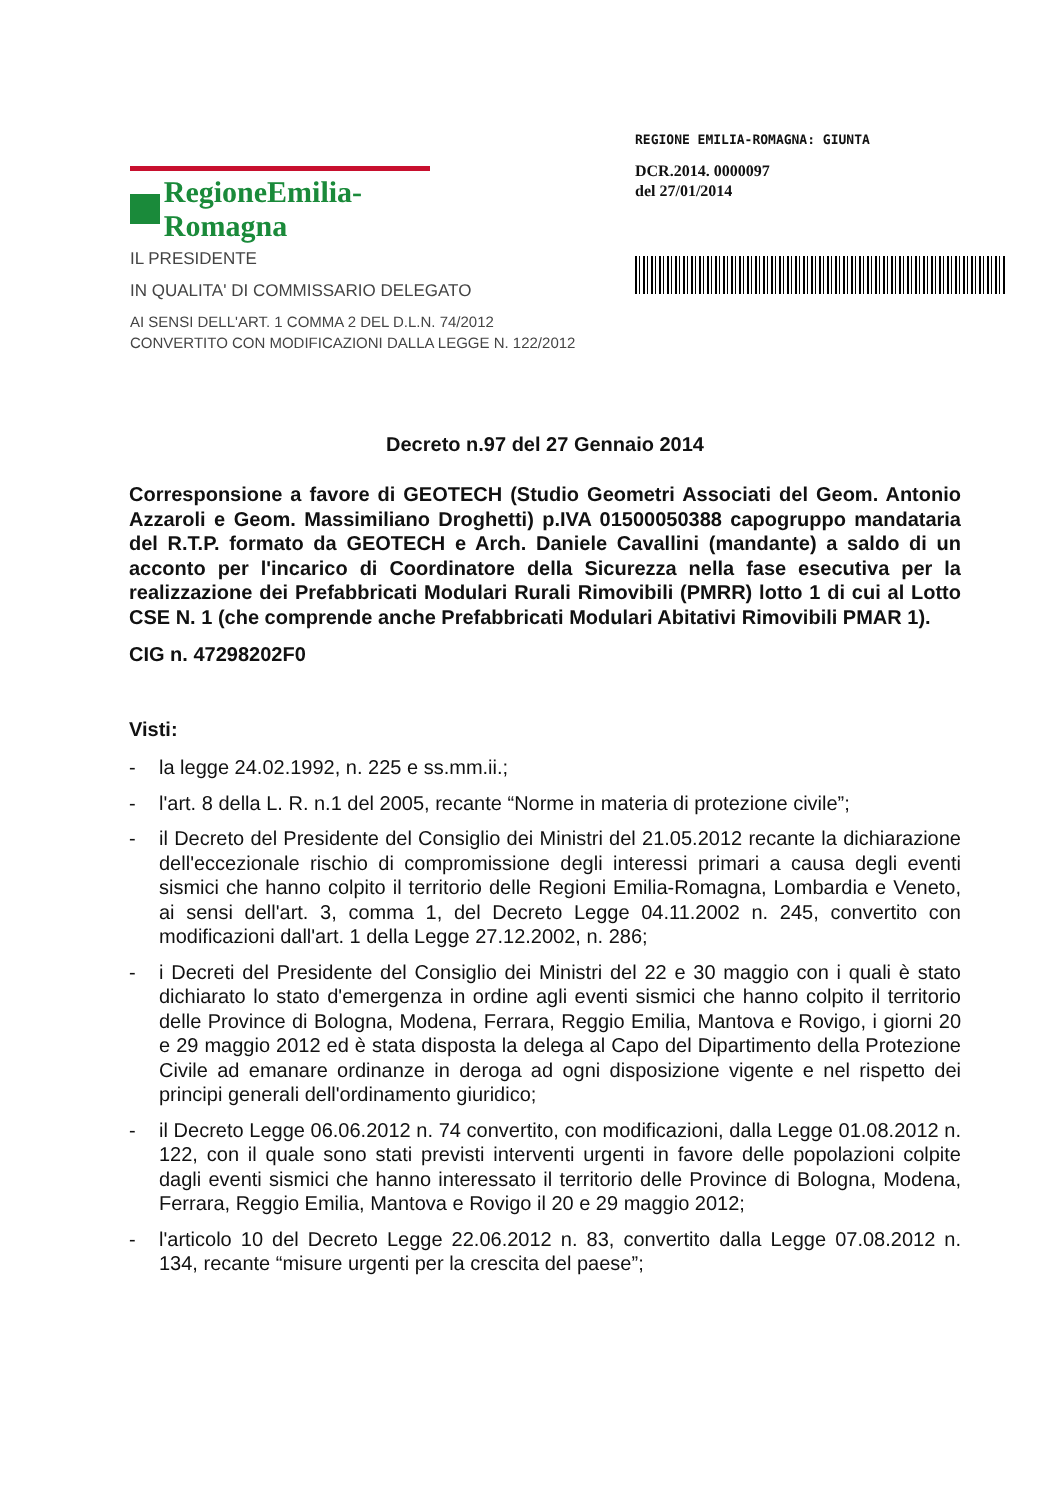RegioneEmilia-Romagna
IL PRESIDENTE
IN QUALITA' DI COMMISSARIO DELEGATO
AI SENSI DELL'ART. 1 COMMA 2 DEL D.L.N. 74/2012
CONVERTITO CON MODIFICAZIONI DALLA LEGGE N. 122/2012
REGIONE EMILIA-ROMAGNA: GIUNTA
DCR.2014. 0000097
del 27/01/2014
Decreto n.97 del 27 Gennaio 2014
Corresponsione a favore di GEOTECH (Studio Geometri Associati del Geom. Antonio Azzaroli e Geom. Massimiliano Droghetti) p.IVA 01500050388 capogruppo mandataria del R.T.P. formato da GEOTECH e Arch. Daniele Cavallini (mandante) a saldo di un acconto per l'incarico di Coordinatore della Sicurezza nella fase esecutiva per la realizzazione dei Prefabbricati Modulari Rurali Rimovibili (PMRR) lotto 1 di cui al Lotto CSE N. 1 (che comprende anche Prefabbricati Modulari Abitativi Rimovibili PMAR 1).
CIG n. 47298202F0
Visti:
- la legge 24.02.1992, n. 225 e ss.mm.ii.;
- l'art. 8 della L. R. n.1 del 2005, recante “Norme in materia di protezione civile”;
- il Decreto del Presidente del Consiglio dei Ministri del 21.05.2012 recante la dichiarazione dell'eccezionale rischio di compromissione degli interessi primari a causa degli eventi sismici che hanno colpito il territorio delle Regioni Emilia-Romagna, Lombardia e Veneto, ai sensi dell'art. 3, comma 1, del Decreto Legge 04.11.2002 n. 245, convertito con modificazioni dall'art. 1 della Legge 27.12.2002, n. 286;
- i Decreti del Presidente del Consiglio dei Ministri del 22 e 30 maggio con i quali è stato dichiarato lo stato d'emergenza in ordine agli eventi sismici che hanno colpito il territorio delle Province di Bologna, Modena, Ferrara, Reggio Emilia, Mantova e Rovigo, i giorni 20 e 29 maggio 2012 ed è stata disposta la delega al Capo del Dipartimento della Protezione Civile ad emanare ordinanze in deroga ad ogni disposizione vigente e nel rispetto dei principi generali dell'ordinamento giuridico;
- il Decreto Legge 06.06.2012 n. 74 convertito, con modificazioni, dalla Legge 01.08.2012 n. 122, con il quale sono stati previsti interventi urgenti in favore delle popolazioni colpite dagli eventi sismici che hanno interessato il territorio delle Province di Bologna, Modena, Ferrara, Reggio Emilia, Mantova e Rovigo il 20 e 29 maggio 2012;
- l'articolo 10 del Decreto Legge 22.06.2012 n. 83, convertito dalla Legge 07.08.2012 n. 134, recante “misure urgenti per la crescita del paese”;